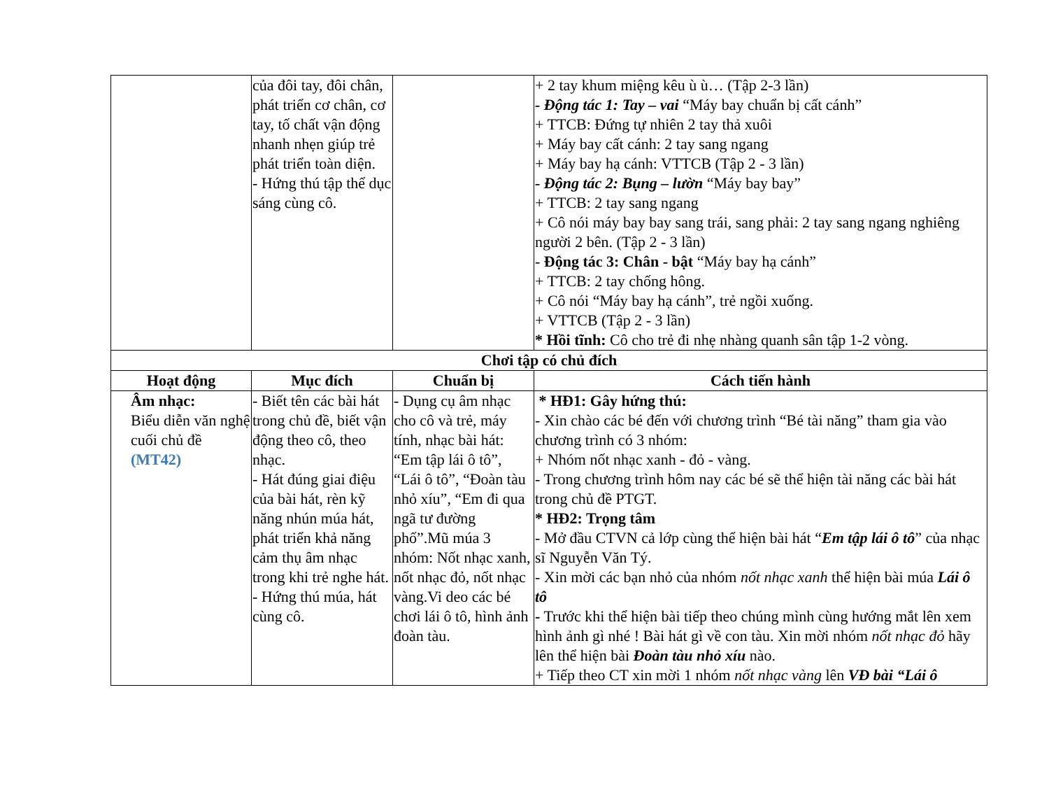| | của đôi tay, đôi chân, phát triển cơ chân, cơ tay, tố chất vận động nhanh nhẹn giúp trẻ phát triển toàn diện. - Hứng thú tập thể dục sáng cùng cô. | | + 2 tay khum miệng kêu ù ù… (Tập 2-3 lần) - Động tác 1: Tay – vai “Máy bay chuẩn bị cất cánh” + TTCB: Đứng tự nhiên 2 tay thả xuôi + Máy bay cất cánh: 2 tay sang ngang + Máy bay hạ cánh: VTTCB (Tập 2 - 3 lần) - Động tác 2: Bụng – lườn “Máy bay bay” + TTCB: 2 tay sang ngang + Cô nói máy bay bay sang trái, sang phải: 2 tay sang ngang nghiêng người 2 bên. (Tập 2 - 3 lần) - Động tác 3: Chân - bật “Máy bay hạ cánh” + TTCB: 2 tay chống hông. + Cô nói “Máy bay hạ cánh”, trẻ ngồi xuống. + VTTCB (Tập 2 - 3 lần) * Hồi tĩnh: Cô cho trẻ đi nhẹ nhàng quanh sân tập 1-2 vòng. |
| Chơi tập có chủ đích | | | |
| Hoạt động | Mục đích | Chuẩn bị | Cách tiến hành |
| Âm nhạc: Biểu diễn văn nghệ cuối chủ đề (MT42) | - Biết tên các bài hát trong chủ đề, biết vận động theo cô, theo nhạc. - Hát đúng giai điệu của bài hát, rèn kỹ năng nhún múa hát, phát triển khả năng cảm thụ âm nhạc trong khi trẻ nghe hát. - Hứng thú múa, hát cùng cô. | - Dụng cụ âm nhạc cho cô và trẻ, máy tính, nhạc bài hát: “Em tập lái ô tô”, “Lái ô tô”, “Đoàn tàu nhỏ xíu”, “Em đi qua ngã tư đường phố”.Mũ múa 3 nhóm: Nốt nhạc xanh, nốt nhạc đỏ, nốt nhạc vàng.Vi deo các bé chơi lái ô tô, hình ảnh đoàn tàu. | * HĐ1: Gây hứng thú: - Xin chào các bé đến với chương trình “Bé tài năng” tham gia vào chương trình có 3 nhóm: + Nhóm nốt nhạc xanh - đỏ - vàng. - Trong chương trình hôm nay các bé sẽ thể hiện tài năng các bài hát trong chủ đề PTGT. * HĐ2: Trọng tâm - Mở đầu CTVN cả lớp cùng thể hiện bài hát “ Em tập lái ô tô ” của nhạc sĩ Nguyễn Văn Tý. - Xin mời các bạn nhỏ của nhóm nốt nhạc xanh thể hiện bài múa Lái ô tô - Trước khi thể hiện bài tiếp theo chúng mình cùng hướng mắt lên xem hình ảnh gì nhé ! Bài hát gì về con tàu. Xin mời nhóm nốt nhạc đỏ hãy lên thể hiện bài Đoàn tàu nhỏ xíu nào. + Tiếp theo CT xin mời 1 nhóm nốt nhạc vàng lên VĐ bài “Lái ô |